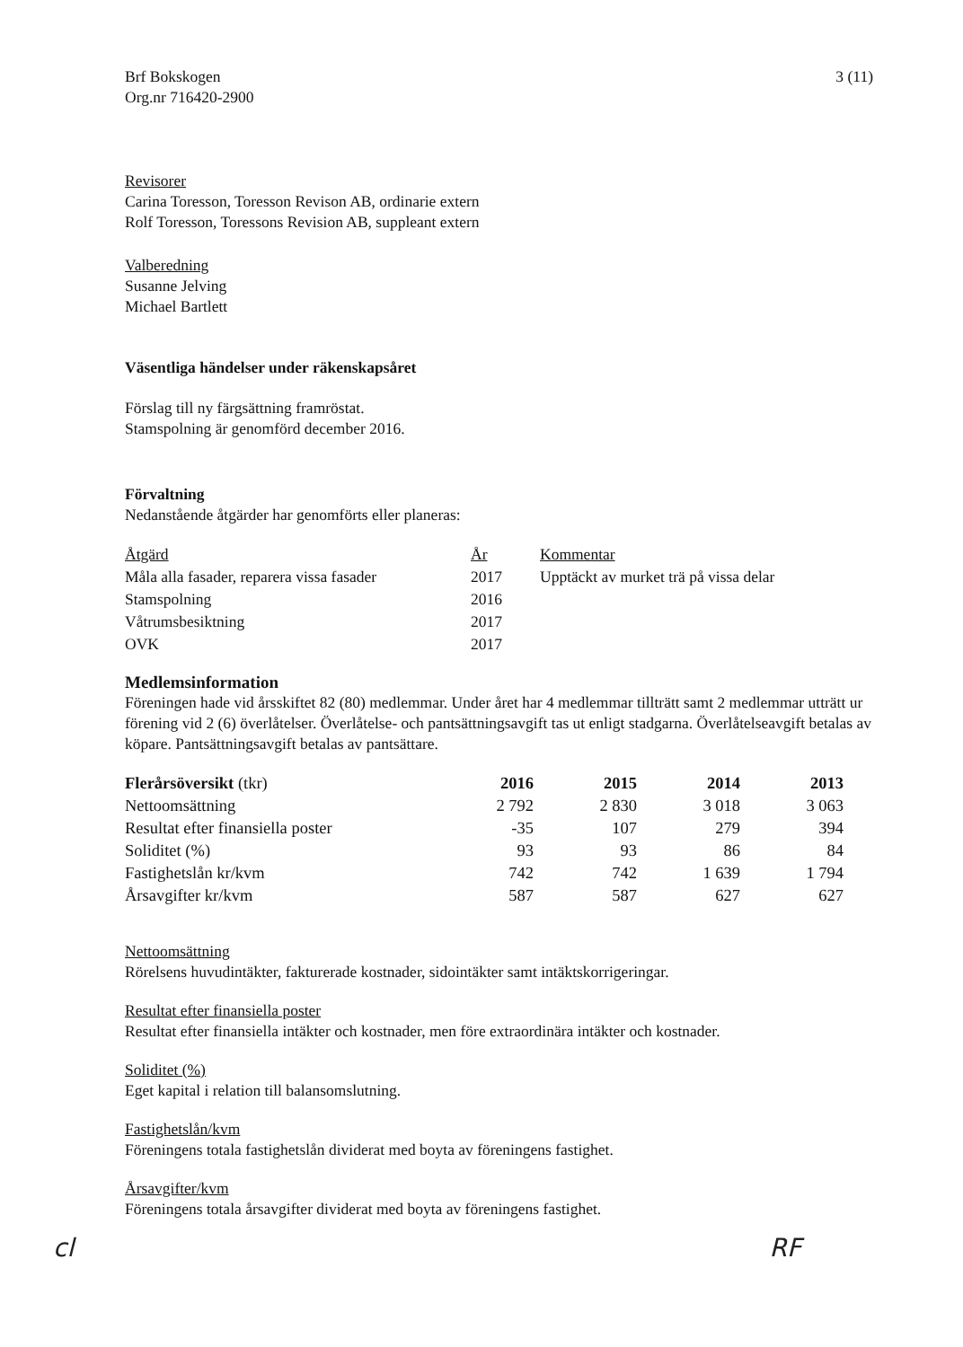Brf Bokskogen
Org.nr 716420-2900
3 (11)
Revisorer
Carina Toresson, Toresson Revison AB, ordinarie extern
Rolf Toresson, Toressons Revision AB, suppleant extern
Valberedning
Susanne Jelving
Michael Bartlett
Väsentliga händelser under räkenskapsåret
Förslag till ny färgsättning framröstat.
Stamspolning är genomförd december 2016.
Förvaltning
Nedanstående åtgärder har genomförts eller planeras:
| Åtgärd | År | Kommentar |
| --- | --- | --- |
| Måla alla fasader, reparera vissa fasader | 2017 | Upptäckt av murket trä på vissa delar |
| Stamspolning | 2016 | |
| Våtrumsbesiktning | 2017 | |
| OVK | 2017 | |
Medlemsinformation
Föreningen hade vid årsskiftet 82 (80) medlemmar. Under året har 4 medlemmar tillträtt samt 2 medlemmar utträtt ur förening vid 2 (6) överlåtelser. Överlåtelse- och pantsättningsavgift tas ut enligt stadgarna. Överlåtelseavgift betalas av köpare. Pantsättningsavgift betalas av pantsättare.
| Flerårsöversikt (tkr) | 2016 | 2015 | 2014 | 2013 |
| --- | --- | --- | --- | --- |
| Nettoomsättning | 2 792 | 2 830 | 3 018 | 3 063 |
| Resultat efter finansiella poster | -35 | 107 | 279 | 394 |
| Soliditet (%) | 93 | 93 | 86 | 84 |
| Fastighetslån kr/kvm | 742 | 742 | 1 639 | 1 794 |
| Årsavgifter kr/kvm | 587 | 587 | 627 | 627 |
Nettoomsättning
Rörelsens huvudintäkter, fakturerade kostnader, sidointäkter samt intäktskorrigeringar.
Resultat efter finansiella poster
Resultat efter finansiella intäkter och kostnader, men före extraordinära intäkter och kostnader.
Soliditet (%)
Eget kapital i relation till balansomslutning.
Fastighetslån/kvm
Föreningens totala fastighetslån dividerat med boyta av föreningens fastighet.
Årsavgifter/kvm
Föreningens totala årsavgifter dividerat med boyta av föreningens fastighet.
cl RF